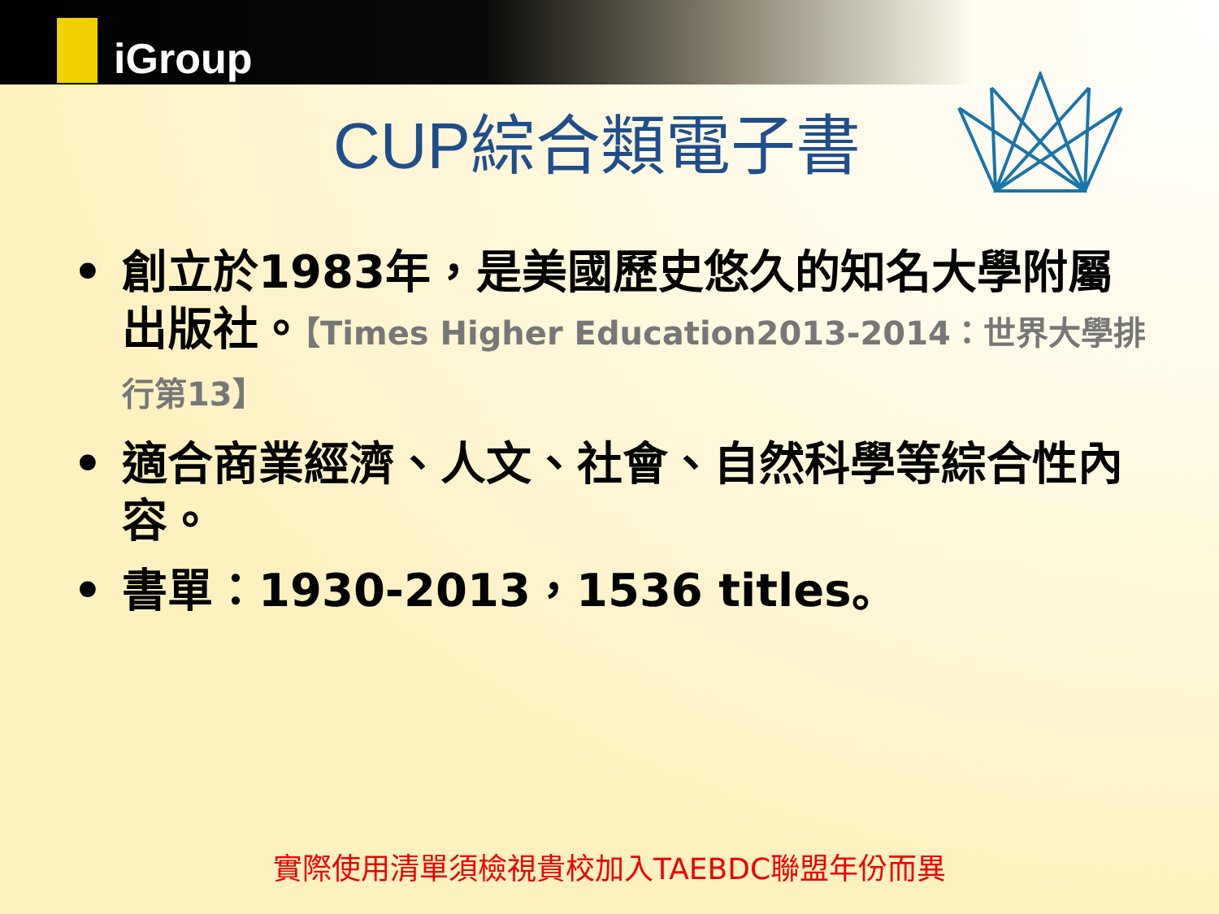iGroup
CUP綜合類電子書
• 創立於1983年，是美國歷史悠久的知名大學附屬出版社。【Times Higher Education2013-2014：世界大學排行第13】
• 適合商業經濟、人文、社會、自然科學等綜合性內容。
• 書單：1930-2013，1536 titles。
實際使用清單須檢視貴校加入TAEBDC聯盟年份而異